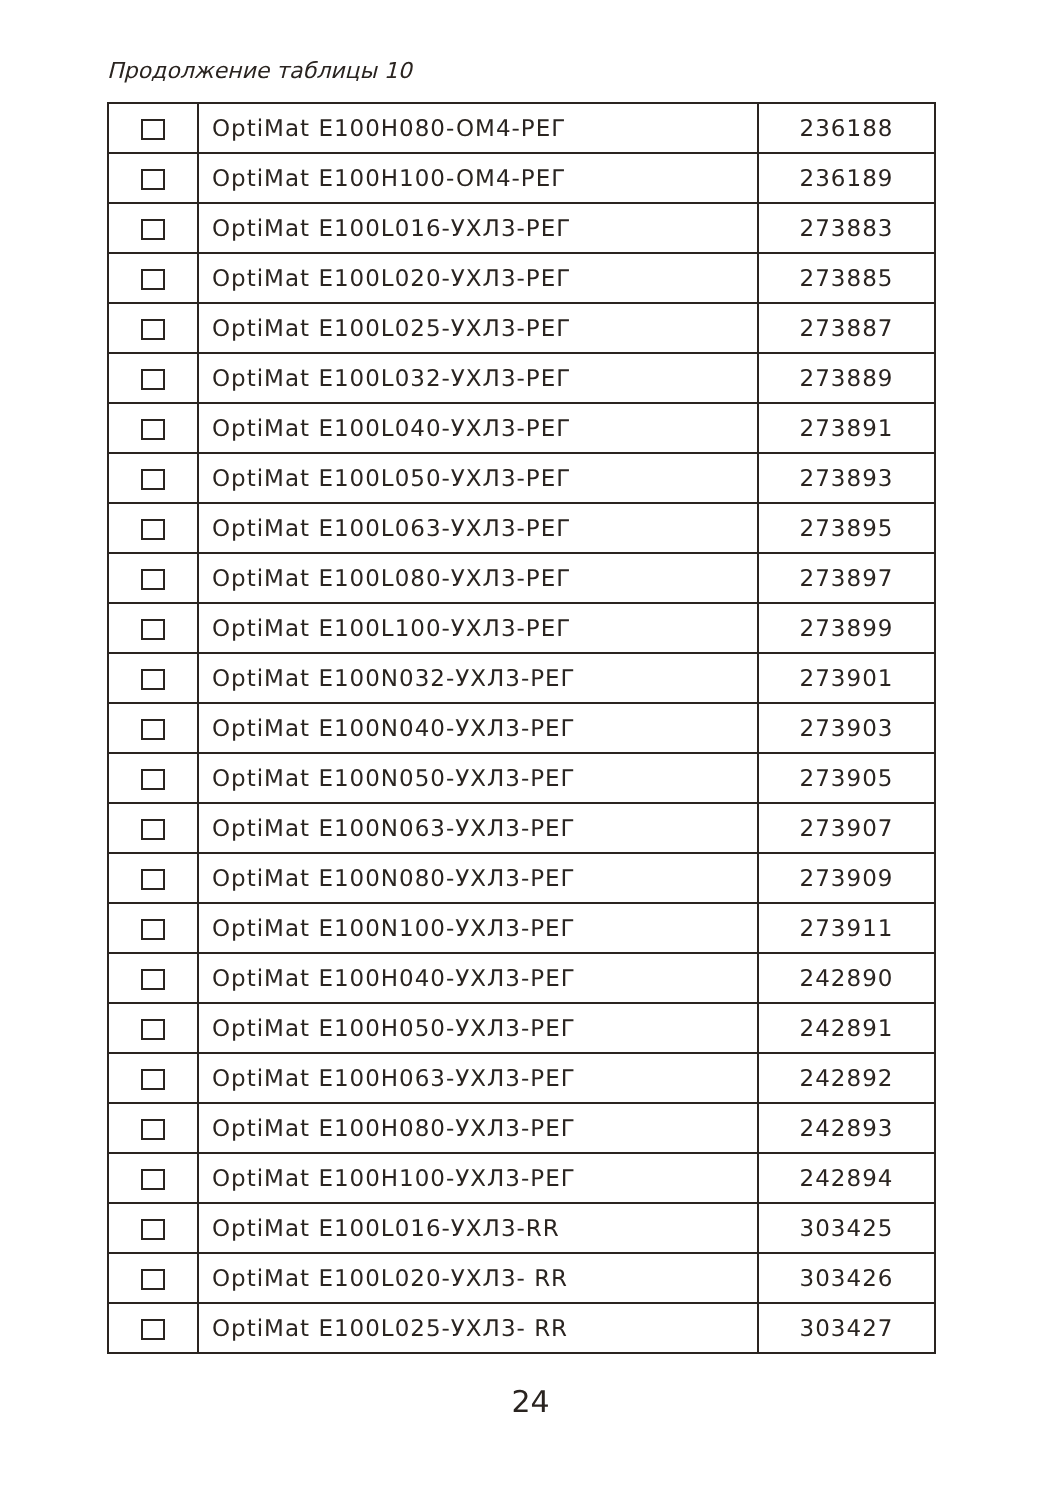Продолжение таблицы 10
| | OptiMat E100H080-OM4-PEГ | 236188 |
| | OptiMat E100H100-OM4-PEГ | 236189 |
| | OptiMat E100L016-УХЛ3-PEГ | 273883 |
| | OptiMat E100L020-УХЛ3-PEГ | 273885 |
| | OptiMat E100L025-УХЛ3-PEГ | 273887 |
| | OptiMat E100L032-УХЛ3-PEГ | 273889 |
| | OptiMat E100L040-УХЛ3-PEГ | 273891 |
| | OptiMat E100L050-УХЛ3-PEГ | 273893 |
| | OptiMat E100L063-УХЛ3-PEГ | 273895 |
| | OptiMat E100L080-УХЛ3-PEГ | 273897 |
| | OptiMat E100L100-УХЛ3-PEГ | 273899 |
| | OptiMat E100N032-УХЛ3-PEГ | 273901 |
| | OptiMat E100N040-УХЛ3-PEГ | 273903 |
| | OptiMat E100N050-УХЛ3-PEГ | 273905 |
| | OptiMat E100N063-УХЛ3-PEГ | 273907 |
| | OptiMat E100N080-УХЛ3-PEГ | 273909 |
| | OptiMat E100N100-УХЛ3-PEГ | 273911 |
| | OptiMat E100H040-УХЛ3-PEГ | 242890 |
| | OptiMat E100H050-УХЛ3-PEГ | 242891 |
| | OptiMat E100H063-УХЛ3-PEГ | 242892 |
| | OptiMat E100H080-УХЛ3-PEГ | 242893 |
| | OptiMat E100H100-УХЛ3-PEГ | 242894 |
| | OptiMat E100L016-УХЛ3-RR | 303425 |
| | OptiMat E100L020-УХЛ3- RR | 303426 |
| | OptiMat E100L025-УХЛ3- RR | 303427 |
24